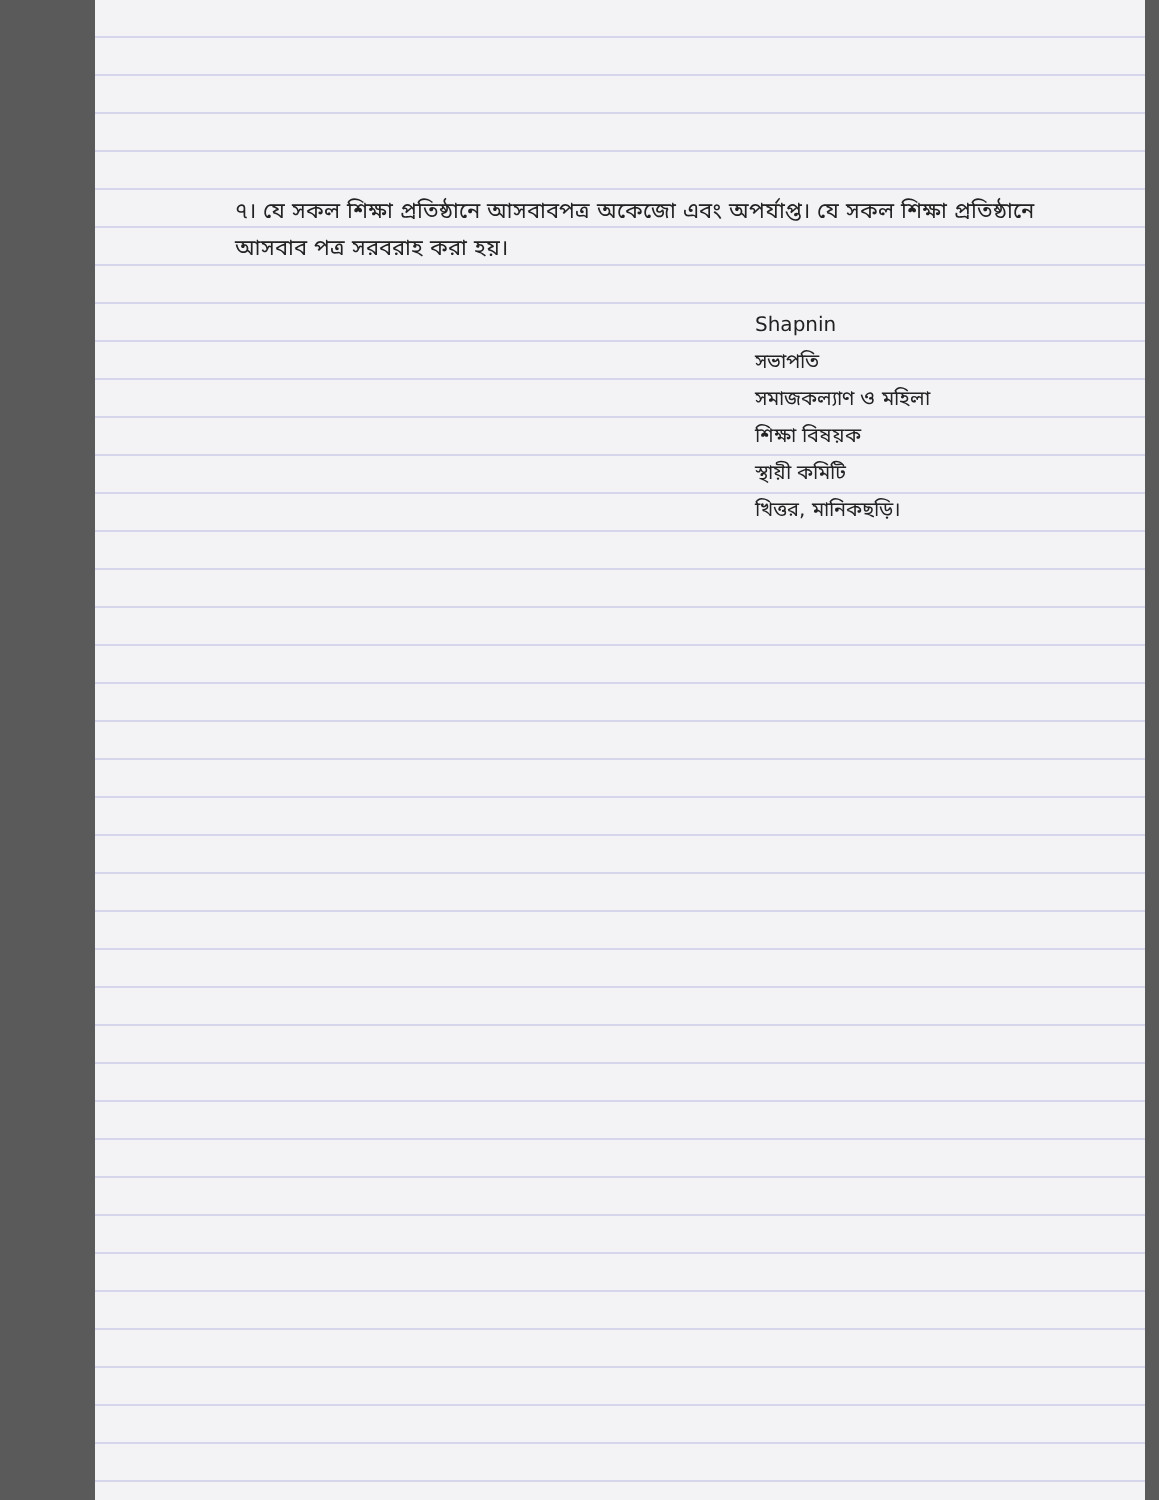৭। যে সকল শিক্ষা প্রতিষ্ঠানে আসবাবপত্র অকেজো এবং অপর্যাপ্ত। যে সকল শিক্ষা প্রতিষ্ঠানে আসবাব পত্র সরবরাহ করা হয়।
Shapnin
সভাপতি
সমাজকল্যাণ ও মহিলা
শিক্ষা বিষয়ক
স্থায়ী কমিটি
খিত্তর, মানিকছড়ি।